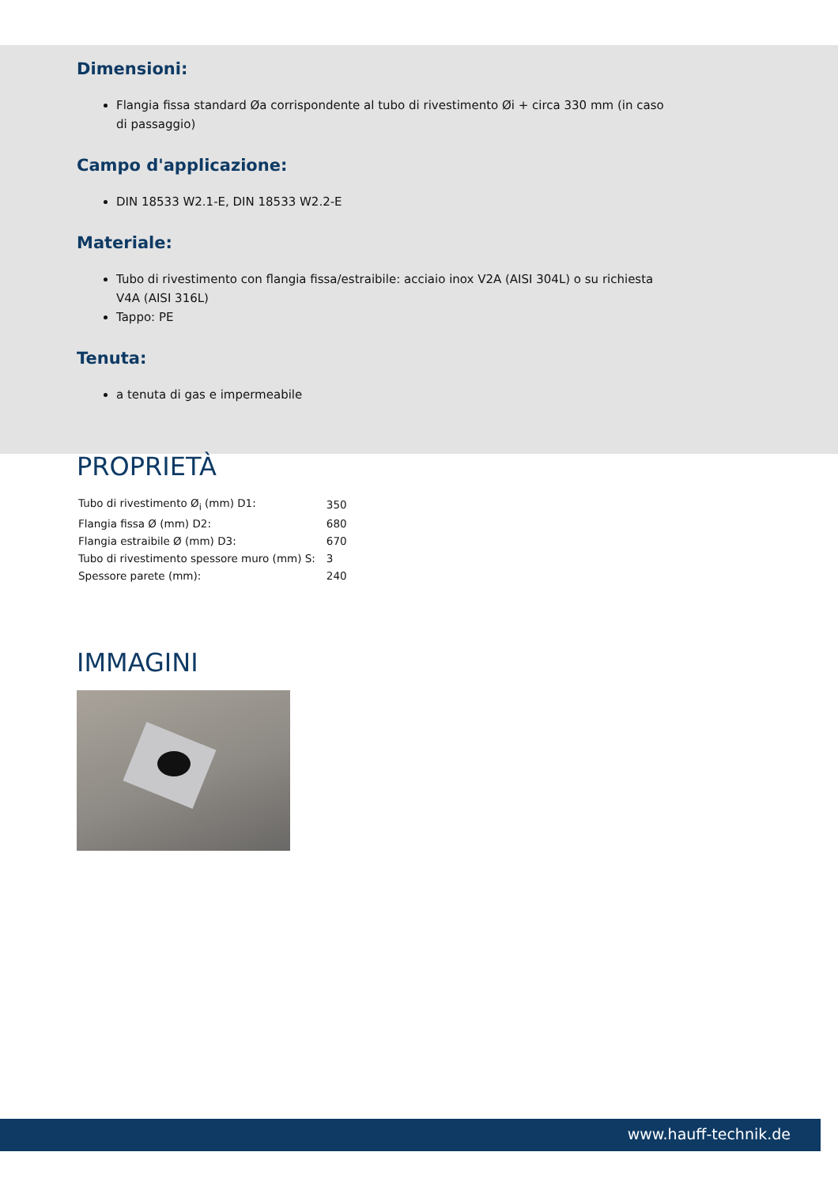Dimensioni:
Flangia fissa standard Øa corrispondente al tubo di rivestimento Øi + circa 330 mm (in caso di passaggio)
Campo d'applicazione:
DIN 18533 W2.1-E, DIN 18533 W2.2-E
Materiale:
Tubo di rivestimento con flangia fissa/estraibile: acciaio inox V2A (AISI 304L) o su richiesta V4A (AISI 316L)
Tappo: PE
Tenuta:
a tenuta di gas e impermeabile
PROPRIETÀ
| Tubo di rivestimento Ø<sub>i</sub> (mm) D1: | 350 |
| Flangia fissa Ø (mm) D2: | 680 |
| Flangia estraibile Ø (mm) D3: | 670 |
| Tubo di rivestimento spessore muro (mm) S: | 3 |
| Spessore parete (mm): | 240 |
IMMAGINI
www.hauff-technik.de